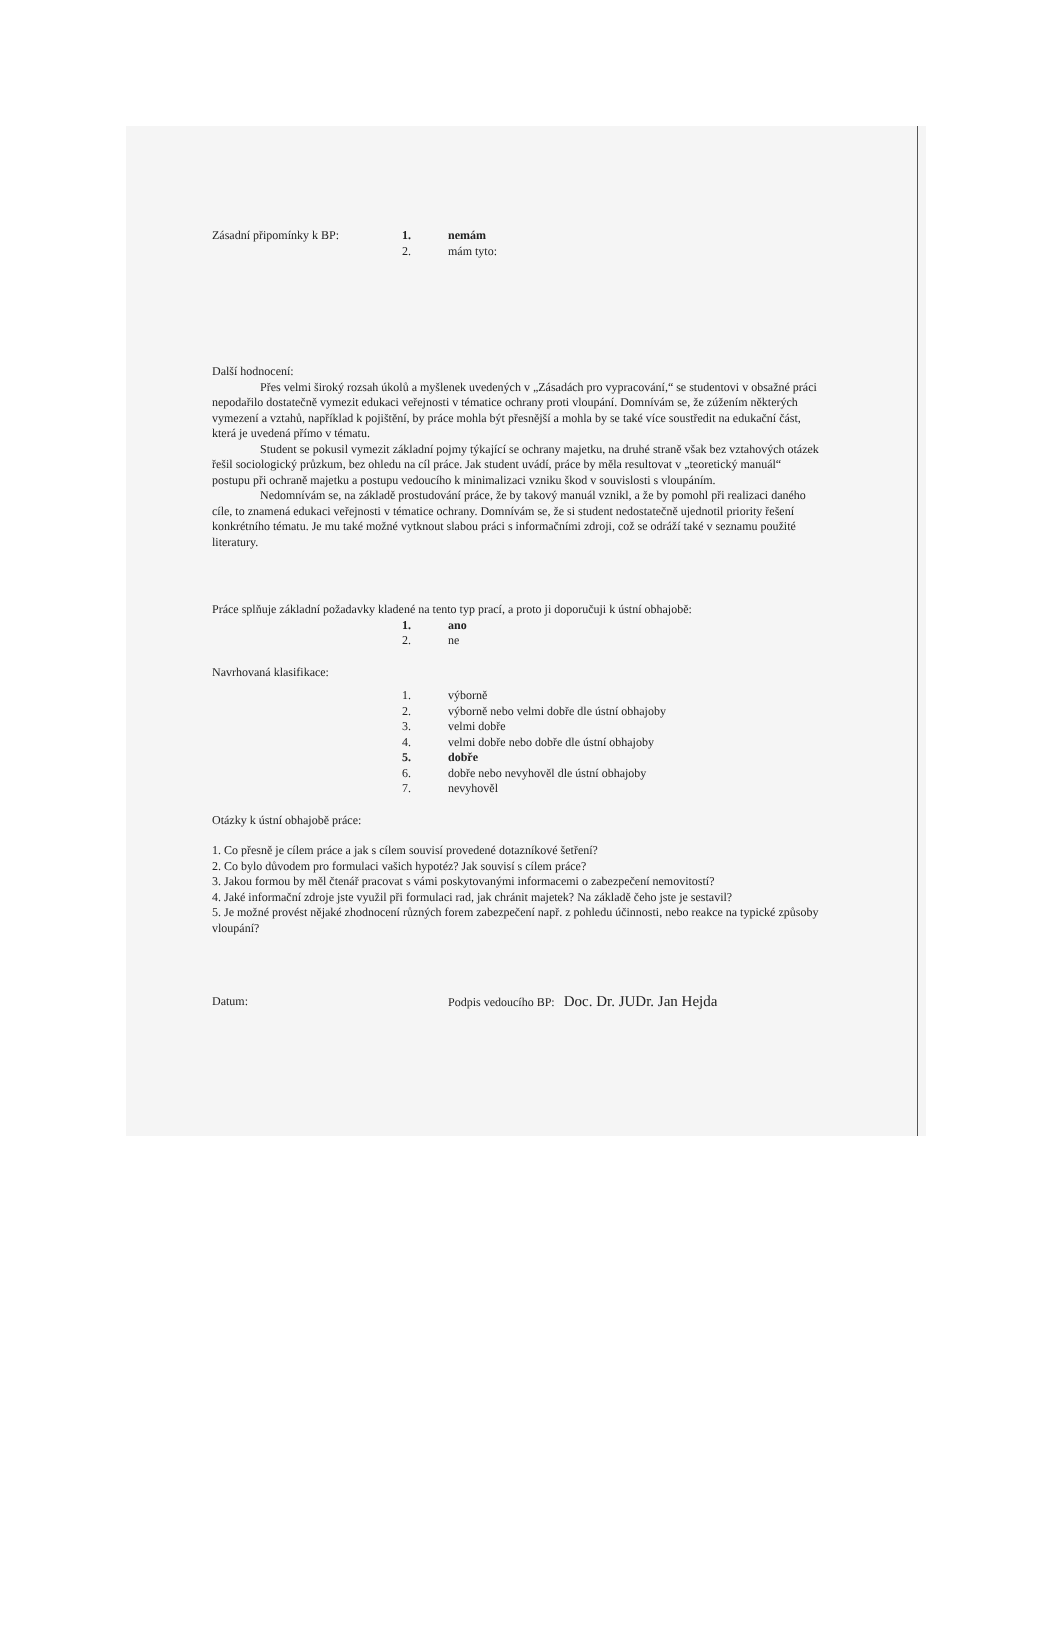Zásadní připomínky k BP: 1. nemám
2. mám tyto:
Další hodnocení:
Přes velmi široký rozsah úkolů a myšlenek uvedených v „Zásadách pro vypracování,“ se studentovi v obsažné práci nepodařilo dostatečně vymezit edukaci veřejnosti v tématice ochrany proti vloupání. Domnívám se, že zúžením některých vymezení a vztahů, například k pojištění, by práce mohla být přesnější a mohla by se také více soustředit na edukační část, která je uvedená přímo v tématu.
Student se pokusil vymezit základní pojmy týkající se ochrany majetku, na druhé straně však bez vztahových otázek řešil sociologický průzkum, bez ohledu na cíl práce. Jak student uvádí, práce by měla resultovat v „teoretický manuál“ postupu při ochraně majetku a postupu vedoucího k minimalizaci vzniku škod v souvislosti s vloupáním.
Nedomnívám se, na základě prostudování práce, že by takový manuál vznikl, a že by pomohl při realizaci daného cíle, to znamená edukaci veřejnosti v tématice ochrany. Domnívám se, že si student nedostatečně ujednotil priority řešení konkrétního tématu. Je mu také možné vytknout slabou práci s informačními zdroji, což se odráží také v seznamu použité literatury.
Práce splňuje základní požadavky kladené na tento typ prací, a proto ji doporučuji k ústní obhajobě:
1. ano
2. ne
Navrhovaná klasifikace:
1. výborně
2. výborně nebo velmi dobře dle ústní obhajoby
3. velmi dobře
4. velmi dobře nebo dobře dle ústní obhajoby
5. dobře
6. dobře nebo nevyhověl dle ústní obhajoby
7. nevyhověl
Otázky k ústní obhajobě práce:
1. Co přesně je cílem práce a jak s cílem souvisí provedené dotazníkové šetření?
2. Co bylo důvodem pro formulaci vašich hypotéz? Jak souvisí s cílem práce?
3. Jakou formou by měl čtenář pracovat s vámi poskytovanými informacemi o zabezpečení nemovitostí?
4. Jaké informační zdroje jste využil při formulaci rad, jak chránit majetek? Na základě čeho jste je sestavil?
5. Je možné provést nějaké zhodnocení různých forem zabezpečení např. z pohledu účinnosti, nebo reakce na typické způsoby vloupání?
Datum: Podpis vedoucího BP: Doc. Dr. JUDr. Jan Hejda